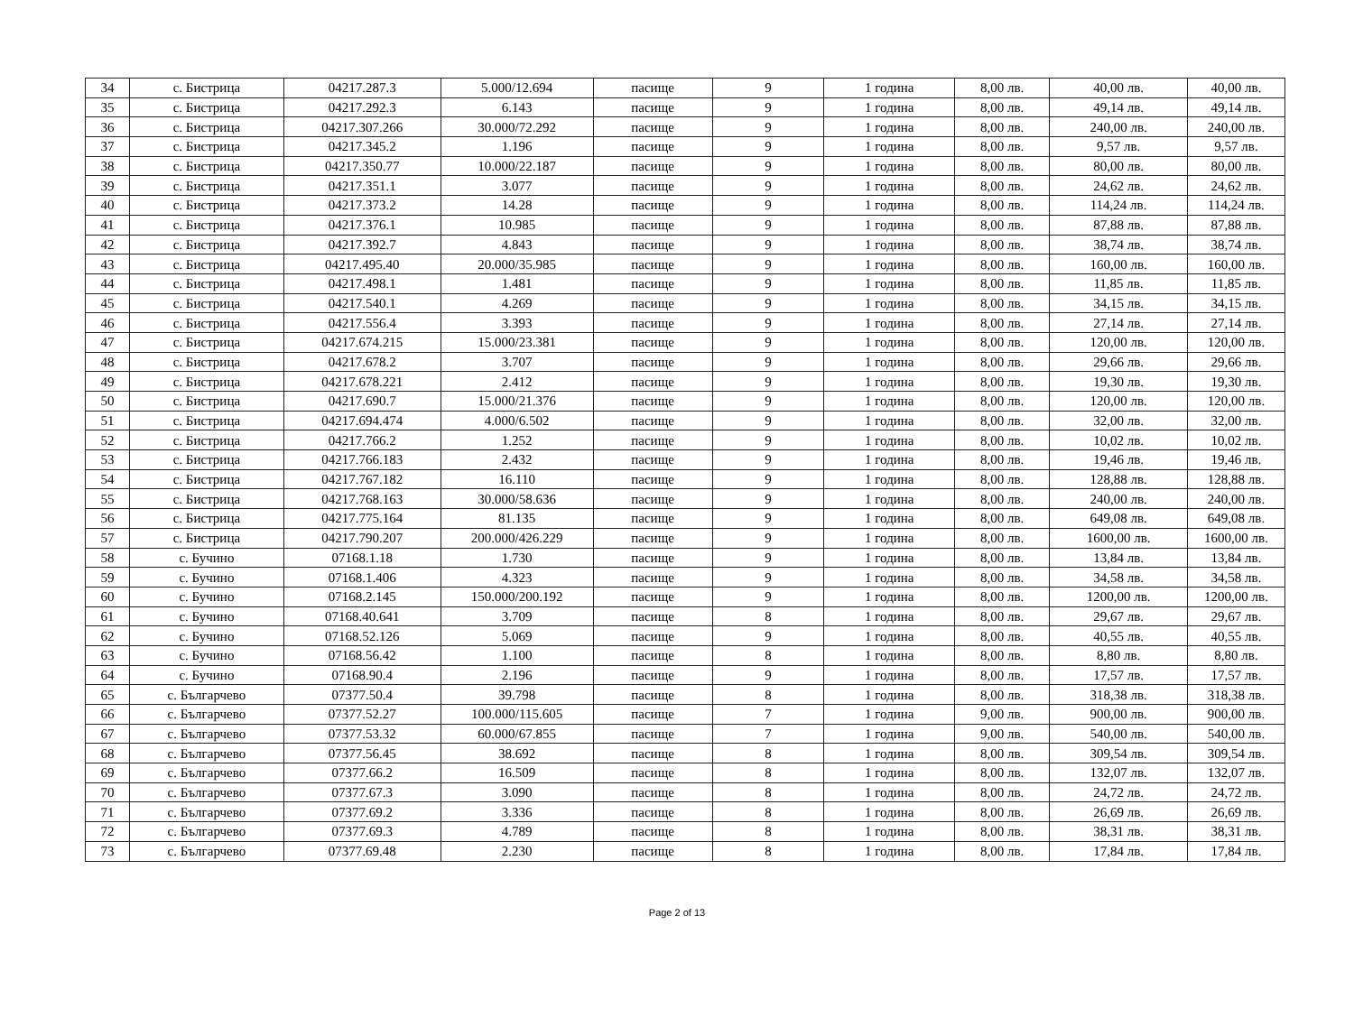| 34 | с. Бистрица | 04217.287.3 | 5.000/12.694 | пасище | 9 | 1 година | 8,00 лв. | 40,00 лв. | 40,00 лв. |
| 35 | с. Бистрица | 04217.292.3 | 6.143 | пасище | 9 | 1 година | 8,00 лв. | 49,14 лв. | 49,14 лв. |
| 36 | с. Бистрица | 04217.307.266 | 30.000/72.292 | пасище | 9 | 1 година | 8,00 лв. | 240,00 лв. | 240,00 лв. |
| 37 | с. Бистрица | 04217.345.2 | 1.196 | пасище | 9 | 1 година | 8,00 лв. | 9,57 лв. | 9,57 лв. |
| 38 | с. Бистрица | 04217.350.77 | 10.000/22.187 | пасище | 9 | 1 година | 8,00 лв. | 80,00 лв. | 80,00 лв. |
| 39 | с. Бистрица | 04217.351.1 | 3.077 | пасище | 9 | 1 година | 8,00 лв. | 24,62 лв. | 24,62 лв. |
| 40 | с. Бистрица | 04217.373.2 | 14.28 | пасище | 9 | 1 година | 8,00 лв. | 114,24 лв. | 114,24 лв. |
| 41 | с. Бистрица | 04217.376.1 | 10.985 | пасище | 9 | 1 година | 8,00 лв. | 87,88 лв. | 87,88 лв. |
| 42 | с. Бистрица | 04217.392.7 | 4.843 | пасище | 9 | 1 година | 8,00 лв. | 38,74 лв. | 38,74 лв. |
| 43 | с. Бистрица | 04217.495.40 | 20.000/35.985 | пасище | 9 | 1 година | 8,00 лв. | 160,00 лв. | 160,00 лв. |
| 44 | с. Бистрица | 04217.498.1 | 1.481 | пасище | 9 | 1 година | 8,00 лв. | 11,85 лв. | 11,85 лв. |
| 45 | с. Бистрица | 04217.540.1 | 4.269 | пасище | 9 | 1 година | 8,00 лв. | 34,15 лв. | 34,15 лв. |
| 46 | с. Бистрица | 04217.556.4 | 3.393 | пасище | 9 | 1 година | 8,00 лв. | 27,14 лв. | 27,14 лв. |
| 47 | с. Бистрица | 04217.674.215 | 15.000/23.381 | пасище | 9 | 1 година | 8,00 лв. | 120,00 лв. | 120,00 лв. |
| 48 | с. Бистрица | 04217.678.2 | 3.707 | пасище | 9 | 1 година | 8,00 лв. | 29,66 лв. | 29,66 лв. |
| 49 | с. Бистрица | 04217.678.221 | 2.412 | пасище | 9 | 1 година | 8,00 лв. | 19,30 лв. | 19,30 лв. |
| 50 | с. Бистрица | 04217.690.7 | 15.000/21.376 | пасище | 9 | 1 година | 8,00 лв. | 120,00 лв. | 120,00 лв. |
| 51 | с. Бистрица | 04217.694.474 | 4.000/6.502 | пасище | 9 | 1 година | 8,00 лв. | 32,00 лв. | 32,00 лв. |
| 52 | с. Бистрица | 04217.766.2 | 1.252 | пасище | 9 | 1 година | 8,00 лв. | 10,02 лв. | 10,02 лв. |
| 53 | с. Бистрица | 04217.766.183 | 2.432 | пасище | 9 | 1 година | 8,00 лв. | 19,46 лв. | 19,46 лв. |
| 54 | с. Бистрица | 04217.767.182 | 16.110 | пасище | 9 | 1 година | 8,00 лв. | 128,88 лв. | 128,88 лв. |
| 55 | с. Бистрица | 04217.768.163 | 30.000/58.636 | пасище | 9 | 1 година | 8,00 лв. | 240,00 лв. | 240,00 лв. |
| 56 | с. Бистрица | 04217.775.164 | 81.135 | пасище | 9 | 1 година | 8,00 лв. | 649,08 лв. | 649,08 лв. |
| 57 | с. Бистрица | 04217.790.207 | 200.000/426.229 | пасище | 9 | 1 година | 8,00 лв. | 1600,00 лв. | 1600,00 лв. |
| 58 | с. Бучино | 07168.1.18 | 1.730 | пасище | 9 | 1 година | 8,00 лв. | 13,84 лв. | 13,84 лв. |
| 59 | с. Бучино | 07168.1.406 | 4.323 | пасище | 9 | 1 година | 8,00 лв. | 34,58 лв. | 34,58 лв. |
| 60 | с. Бучино | 07168.2.145 | 150.000/200.192 | пасище | 9 | 1 година | 8,00 лв. | 1200,00 лв. | 1200,00 лв. |
| 61 | с. Бучино | 07168.40.641 | 3.709 | пасище | 8 | 1 година | 8,00 лв. | 29,67 лв. | 29,67 лв. |
| 62 | с. Бучино | 07168.52.126 | 5.069 | пасище | 9 | 1 година | 8,00 лв. | 40,55 лв. | 40,55 лв. |
| 63 | с. Бучино | 07168.56.42 | 1.100 | пасище | 8 | 1 година | 8,00 лв. | 8,80 лв. | 8,80 лв. |
| 64 | с. Бучино | 07168.90.4 | 2.196 | пасище | 9 | 1 година | 8,00 лв. | 17,57 лв. | 17,57 лв. |
| 65 | с. Българчево | 07377.50.4 | 39.798 | пасище | 8 | 1 година | 8,00 лв. | 318,38 лв. | 318,38 лв. |
| 66 | с. Българчево | 07377.52.27 | 100.000/115.605 | пасище | 7 | 1 година | 9,00 лв. | 900,00 лв. | 900,00 лв. |
| 67 | с. Българчево | 07377.53.32 | 60.000/67.855 | пасище | 7 | 1 година | 9,00 лв. | 540,00 лв. | 540,00 лв. |
| 68 | с. Българчево | 07377.56.45 | 38.692 | пасище | 8 | 1 година | 8,00 лв. | 309,54 лв. | 309,54 лв. |
| 69 | с. Българчево | 07377.66.2 | 16.509 | пасище | 8 | 1 година | 8,00 лв. | 132,07 лв. | 132,07 лв. |
| 70 | с. Българчево | 07377.67.3 | 3.090 | пасище | 8 | 1 година | 8,00 лв. | 24,72 лв. | 24,72 лв. |
| 71 | с. Българчево | 07377.69.2 | 3.336 | пасище | 8 | 1 година | 8,00 лв. | 26,69 лв. | 26,69 лв. |
| 72 | с. Българчево | 07377.69.3 | 4.789 | пасище | 8 | 1 година | 8,00 лв. | 38,31 лв. | 38,31 лв. |
| 73 | с. Българчево | 07377.69.48 | 2.230 | пасище | 8 | 1 година | 8,00 лв. | 17,84 лв. | 17,84 лв. |
Page 2 of 13